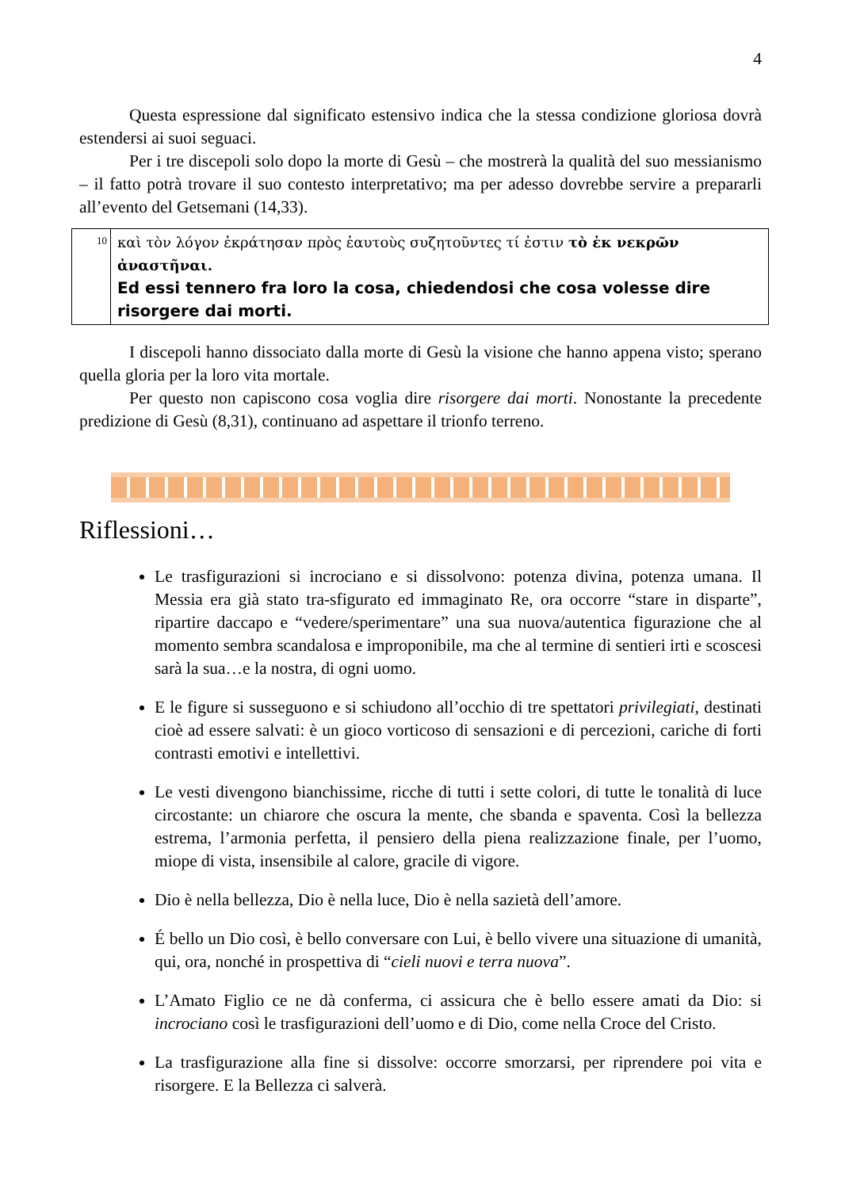4
Questa espressione dal significato estensivo indica che la stessa condizione gloriosa dovrà estendersi ai suoi seguaci.
Per i tre discepoli solo dopo la morte di Gesù – che mostrerà la qualità del suo messianismo – il fatto potrà trovare il suo contesto interpretativo; ma per adesso dovrebbe servire a prepararli all’evento del Getsemani (14,33).
| 10 | καὶ τὸν λόγον ἐκράτησαν πρὸς ἑαυτοὺς συζητοῦντες τί ἐστιν τὸ ἐκ νεκρῶν ἀναστῆναι. Ed essi tennero fra loro la cosa, chiedendosi che cosa volesse dire risorgere dai morti. |
I discepoli hanno dissociato dalla morte di Gesù la visione che hanno appena visto; sperano quella gloria per la loro vita mortale.
Per questo non capiscono cosa voglia dire risorgere dai morti. Nonostante la precedente predizione di Gesù (8,31), continuano ad aspettare il trionfo terreno.
Riflessioni…
Le trasfigurazioni si incrociano e si dissolvono: potenza divina, potenza umana. Il Messia era già stato tra-sfigurato ed immaginato Re, ora occorre “stare in disparte”, ripartire daccapo e “vedere/sperimentare” una sua nuova/autentica figurazione che al momento sembra scandalosa e improponibile, ma che al termine di sentieri irti e scoscesi sarà la sua…e la nostra, di ogni uomo.
E le figure si susseguono e si schiudono all’occhio di tre spettatori privilegiati, destinati cioè ad essere salvati: è un gioco vorticoso di sensazioni e di percezioni, cariche di forti contrasti emotivi e intellettivi.
Le vesti divengono bianchissime, ricche di tutti i sette colori, di tutte le tonalità di luce circostante: un chiarore che oscura la mente, che sbanda e spaventa. Così la bellezza estrema, l’armonia perfetta, il pensiero della piena realizzazione finale, per l’uomo, miope di vista, insensibile al calore, gracile di vigore.
Dio è nella bellezza, Dio è nella luce, Dio è nella sazietà dell’amore.
É bello un Dio così, è bello conversare con Lui, è bello vivere una situazione di umanità, qui, ora, nonché in prospettiva di “cieli nuovi e terra nuova”.
L’Amato Figlio ce ne dà conferma, ci assicura che è bello essere amati da Dio: si incrociano così le trasfigurazioni dell’uomo e di Dio, come nella Croce del Cristo.
La trasfigurazione alla fine si dissolve: occorre smorzarsi, per riprendere poi vita e risorgere. E la Bellezza ci salverà.